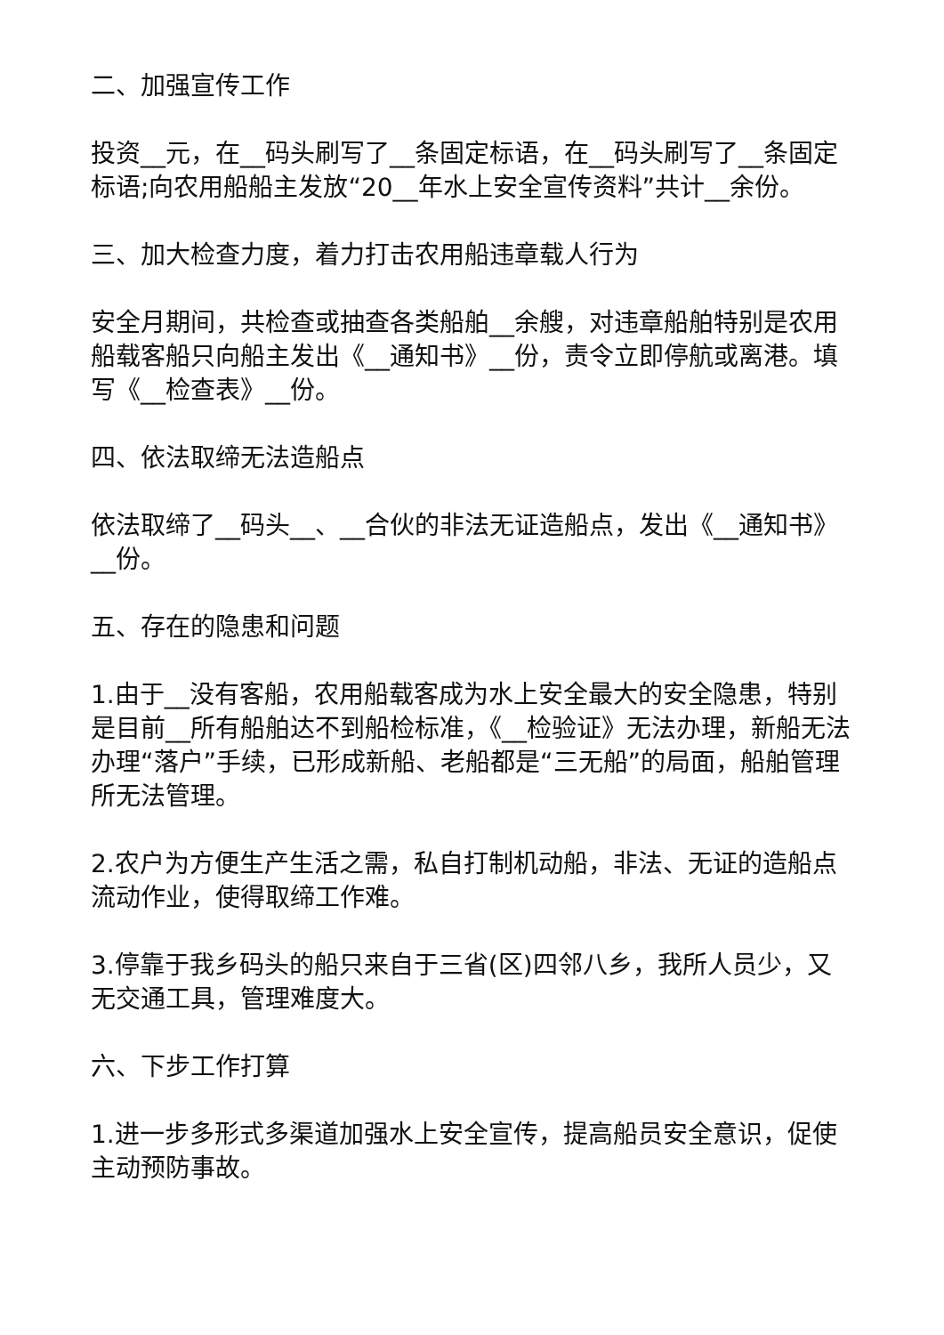二、加强宣传工作
投资__元，在__码头刷写了__条固定标语，在__码头刷写了__条固定标语;向农用船船主发放“20__年水上安全宣传资料”共计__余份。
三、加大检查力度，着力打击农用船违章载人行为
安全月期间，共检查或抽查各类船舶__余艘，对违章船舶特别是农用船载客船只向船主发出《__通知书》__份，责令立即停航或离港。填写《__检查表》__份。
四、依法取缔无法造船点
依法取缔了__码头__、__合伙的非法无证造船点，发出《__通知书》__份。
五、存在的隐患和问题
1.由于__没有客船，农用船载客成为水上安全最大的安全隐患，特别是目前__所有船舶达不到船检标准，《__检验证》无法办理，新船无法办理“落户”手续，已形成新船、老船都是“三无船”的局面，船舶管理所无法管理。
2.农户为方便生产生活之需，私自打制机动船，非法、无证的造船点流动作业，使得取缔工作难。
3.停靠于我乡码头的船只来自于三省(区)四邻八乡，我所人员少，又无交通工具，管理难度大。
六、下步工作打算
1.进一步多形式多渠道加强水上安全宣传，提高船员安全意识，促使主动预防事故。